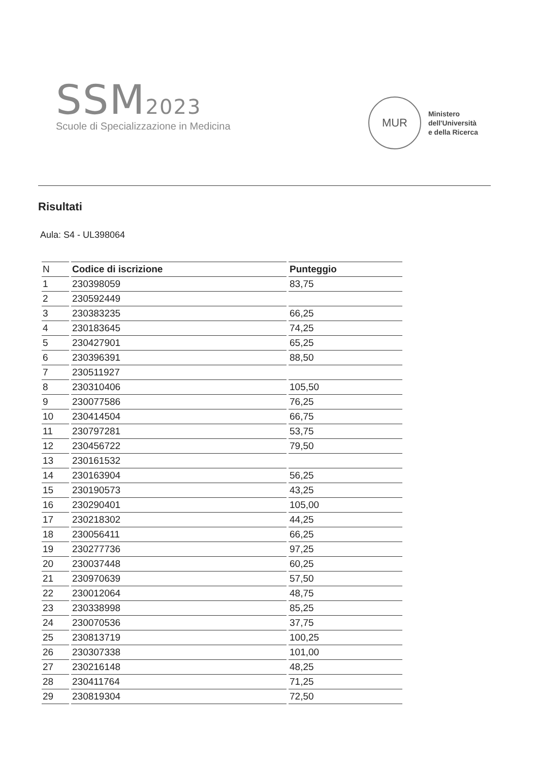SSM2023
Scuole di Specializzazione in Medicina
MUR
Ministero
dell'Università
e della Ricerca
Risultati
Aula: S4 - UL398064
| N | Codice di iscrizione | Punteggio |
| --- | --- | --- |
| 1 | 230398059 | 83,75 |
| 2 | 230592449 | |
| 3 | 230383235 | 66,25 |
| 4 | 230183645 | 74,25 |
| 5 | 230427901 | 65,25 |
| 6 | 230396391 | 88,50 |
| 7 | 230511927 | |
| 8 | 230310406 | 105,50 |
| 9 | 230077586 | 76,25 |
| 10 | 230414504 | 66,75 |
| 11 | 230797281 | 53,75 |
| 12 | 230456722 | 79,50 |
| 13 | 230161532 | |
| 14 | 230163904 | 56,25 |
| 15 | 230190573 | 43,25 |
| 16 | 230290401 | 105,00 |
| 17 | 230218302 | 44,25 |
| 18 | 230056411 | 66,25 |
| 19 | 230277736 | 97,25 |
| 20 | 230037448 | 60,25 |
| 21 | 230970639 | 57,50 |
| 22 | 230012064 | 48,75 |
| 23 | 230338998 | 85,25 |
| 24 | 230070536 | 37,75 |
| 25 | 230813719 | 100,25 |
| 26 | 230307338 | 101,00 |
| 27 | 230216148 | 48,25 |
| 28 | 230411764 | 71,25 |
| 29 | 230819304 | 72,50 |